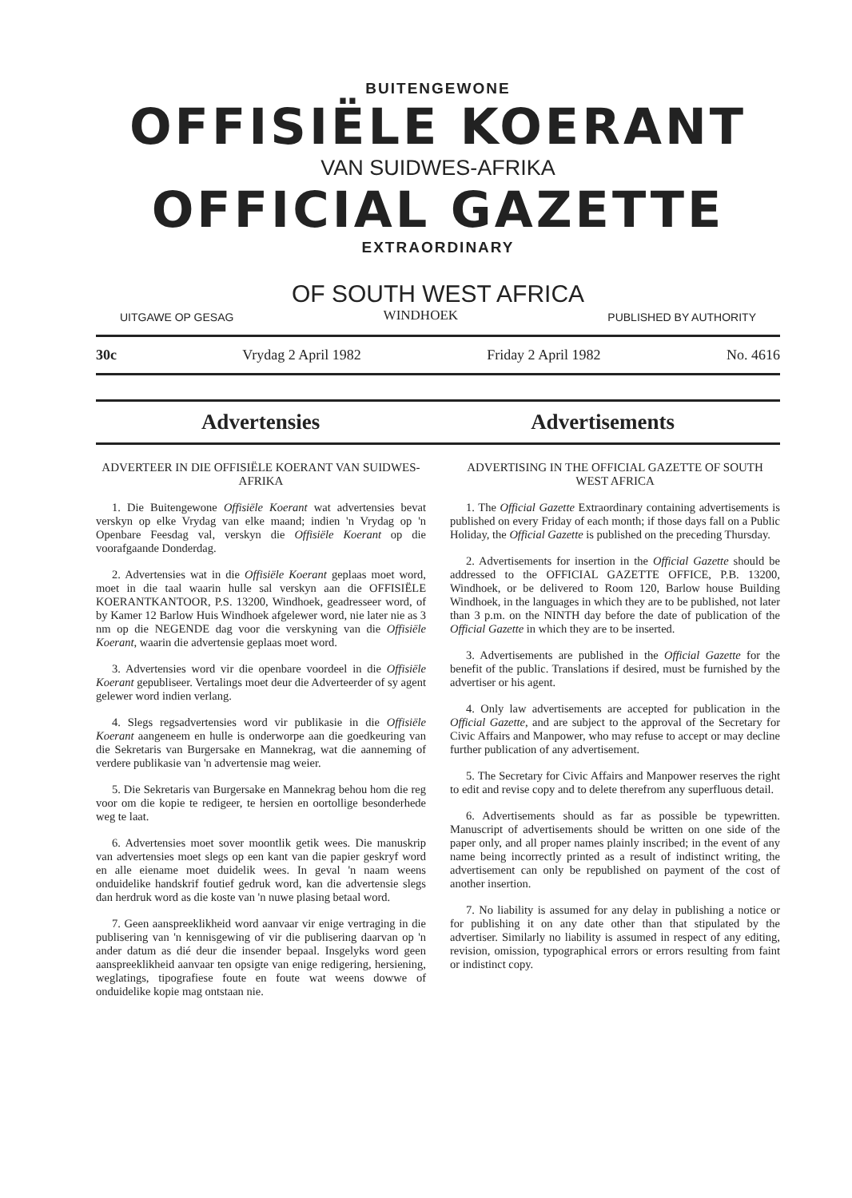BUITENGEWONE
OFFISIËLE KOERANT
VAN SUIDWES-AFRIKA
OFFICIAL GAZETTE
EXTRAORDINARY
OF SOUTH WEST AFRICA
UITGAWE OP GESAG WINDHOEK PUBLISHED BY AUTHORITY
30c Vrydag 2 April 1982 Friday 2 April 1982 No. 4616
Advertensies
Advertisements
ADVERTEER IN DIE OFFISIËLE KOERANT VAN SUIDWES-AFRIKA
1. Die Buitengewone Offisiële Koerant wat advertensies bevat verskyn op elke Vrydag van elke maand; indien 'n Vrydag op 'n Openbare Feesdag val, verskyn die Offisiële Koerant op die voorafgaande Donderdag.
2. Advertensies wat in die Offisiële Koerant geplaas moet word, moet in die taal waarin hulle sal verskyn aan die OFFISIËLE KOERANTKANTOOR, P.S. 13200, Windhoek, geadresseer word, of by Kamer 12 Barlow Huis Windhoek afgelewer word, nie later nie as 3 nm op die NEGENDE dag voor die verskyning van die Offisiële Koerant, waarin die advertensie geplaas moet word.
3. Advertensies word vir die openbare voordeel in die Offisiële Koerant gepubliseer. Vertalings moet deur die Adverteerder of sy agent gelewer word indien verlang.
4. Slegs regsadvertensies word vir publikasie in die Offisiële Koerant aangeneem en hulle is onderworpe aan die goedkeuring van die Sekretaris van Burgersake en Mannekrag, wat die aanneming of verdere publikasie van 'n advertensie mag weier.
5. Die Sekretaris van Burgersake en Mannekrag behou hom die reg voor om die kopie te redigeer, te hersien en oortollige besonderhede weg te laat.
6. Advertensies moet sover moontlik getik wees. Die manuskrip van advertensies moet slegs op een kant van die papier geskryf word en alle eiename moet duidelik wees. In geval 'n naam weens onduidelike handskrif foutief gedruk word, kan die advertensie slegs dan herdruk word as die koste van 'n nuwe plasing betaal word.
7. Geen aanspreeklikheid word aanvaar vir enige vertraging in die publisering van 'n kennisgewing of vir die publisering daarvan op 'n ander datum as dié deur die insender bepaal. Insgelyks word geen aanspreeklikheid aanvaar ten opsigte van enige redigering, hersiening, weglatings, tipografiese foute en foute wat weens dowwe of onduidelike kopie mag ontstaan nie.
ADVERTISING IN THE OFFICIAL GAZETTE OF SOUTH WEST AFRICA
1. The Official Gazette Extraordinary containing advertisements is published on every Friday of each month; if those days fall on a Public Holiday, the Official Gazette is published on the preceding Thursday.
2. Advertisements for insertion in the Official Gazette should be addressed to the OFFICIAL GAZETTE OFFICE, P.B. 13200, Windhoek, or be delivered to Room 120, Barlow house Building Windhoek, in the languages in which they are to be published, not later than 3 p.m. on the NINTH day before the date of publication of the Official Gazette in which they are to be inserted.
3. Advertisements are published in the Official Gazette for the benefit of the public. Translations if desired, must be furnished by the advertiser or his agent.
4. Only law advertisements are accepted for publication in the Official Gazette, and are subject to the approval of the Secretary for Civic Affairs and Manpower, who may refuse to accept or may decline further publication of any advertisement.
5. The Secretary for Civic Affairs and Manpower reserves the right to edit and revise copy and to delete therefrom any superfluous detail.
6. Advertisements should as far as possible be typewritten. Manuscript of advertisements should be written on one side of the paper only, and all proper names plainly inscribed; in the event of any name being incorrectly printed as a result of indistinct writing, the advertisement can only be republished on payment of the cost of another insertion.
7. No liability is assumed for any delay in publishing a notice or for publishing it on any date other than that stipulated by the advertiser. Similarly no liability is assumed in respect of any editing, revision, omission, typographical errors or errors resulting from faint or indistinct copy.